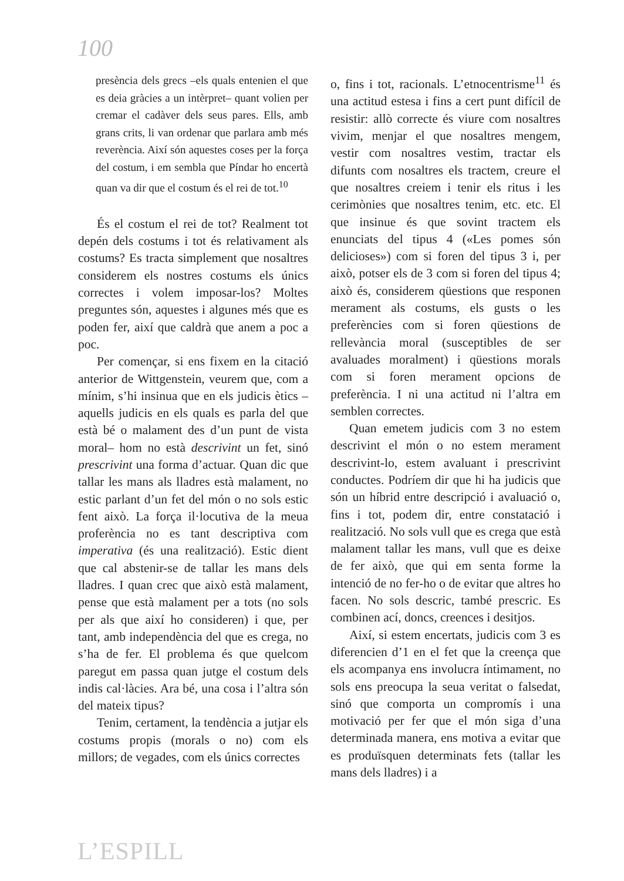100
presència dels grecs –els quals entenien el que es deia gràcies a un intèrpret– quant volien per cremar el cadàver dels seus pares. Ells, amb grans crits, li van ordenar que parlara amb més reverència. Així són aquestes coses per la força del costum, i em sembla que Píndar ho encertà quan va dir que el costum és el rei de tot.<sup>10</sup>
És el costum el rei de tot? Realment tot depén dels costums i tot és relativament als costums? Es tracta simplement que nosaltres considerem els nostres costums els únics correctes i volem imposar-los? Moltes preguntes són, aquestes i algunes més que es poden fer, així que caldrà que anem a poc a poc.
Per començar, si ens fixem en la citació anterior de Wittgenstein, veurem que, com a mínim, s’hi insinua que en els judicis ètics –aquells judicis en els quals es parla del que està bé o malament des d’un punt de vista moral– hom no està descrivint un fet, sinó prescrivint una forma d’actuar. Quan dic que tallar les mans als lladres està malament, no estic parlant d’un fet del món o no sols estic fent això. La força il·locutiva de la meua proferència no es tant descriptiva com imperativa (és una realització). Estic dient que cal abstenir-se de tallar les mans dels lladres. I quan crec que això està malament, pense que està malament per a tots (no sols per als que així ho consideren) i que, per tant, amb independència del que es crega, no s’ha de fer. El problema és que quelcom paregut em passa quan jutge el costum dels indis cal·làcies. Ara bé, una cosa i l’altra són del mateix tipus?
Tenim, certament, la tendència a jutjar els costums propis (morals o no) com els millors; de vegades, com els únics correctes
o, fins i tot, racionals. L’etnocentrisme<sup>11</sup> és una actitud estesa i fins a cert punt difícil de resistir: allò correcte és viure com nosaltres vivim, menjar el que nosaltres mengem, vestir com nosaltres vestim, tractar els difunts com nosaltres els tractem, creure el que nosaltres creiem i tenir els ritus i les cerimònies que nosaltres tenim, etc. etc. El que insinue és que sovint tractem els enunciats del tipus 4 («Les pomes són delicioses») com si foren del tipus 3 i, per això, potser els de 3 com si foren del tipus 4; això és, considerem qüestions que responen merament als costums, els gusts o les preferències com si foren qüestions de rellevància moral (susceptibles de ser avaluades moralment) i qüestions morals com si foren merament opcions de preferència. I ni una actitud ni l’altra em semblen correctes.
Quan emetem judicis com 3 no estem descrivint el món o no estem merament descrivint-lo, estem avaluant i prescrivint conductes. Podríem dir que hi ha judicis que són un híbrid entre descripció i avaluació o, fins i tot, podem dir, entre constatació i realització. No sols vull que es crega que està malament tallar les mans, vull que es deixe de fer això, que qui em senta forme la intenció de no fer-ho o de evitar que altres ho facen. No sols descric, també prescric. Es combinen ací, doncs, creences i desitjos.
Així, si estem encertats, judicis com 3 es diferencien d’1 en el fet que la creença que els acompanya ens involucra íntimament, no sols ens preocupa la seua veritat o falsedat, sinó que comporta un compromís i una motivació per fer que el món siga d’una determinada manera, ens motiva a evitar que es produïsquen determinats fets (tallar les mans dels lladres) i a
L’ESPILL